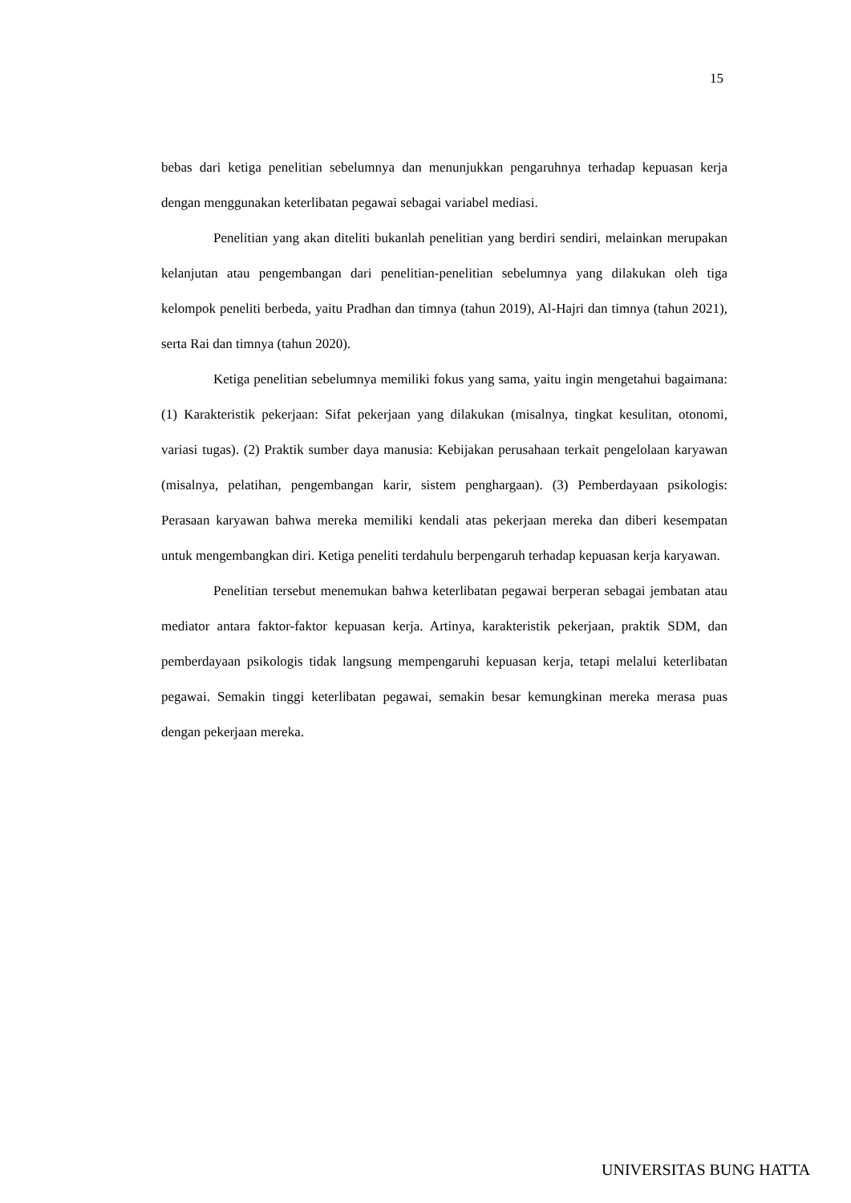15
bebas dari ketiga penelitian sebelumnya dan menunjukkan pengaruhnya terhadap kepuasan kerja dengan menggunakan keterlibatan pegawai sebagai variabel mediasi.
Penelitian yang akan diteliti bukanlah penelitian yang berdiri sendiri, melainkan merupakan kelanjutan atau pengembangan dari penelitian-penelitian sebelumnya yang dilakukan oleh tiga kelompok peneliti berbeda, yaitu Pradhan dan timnya (tahun 2019), Al-Hajri dan timnya (tahun 2021), serta Rai dan timnya (tahun 2020).
Ketiga penelitian sebelumnya memiliki fokus yang sama, yaitu ingin mengetahui bagaimana: (1) Karakteristik pekerjaan: Sifat pekerjaan yang dilakukan (misalnya, tingkat kesulitan, otonomi, variasi tugas). (2) Praktik sumber daya manusia: Kebijakan perusahaan terkait pengelolaan karyawan (misalnya, pelatihan, pengembangan karir, sistem penghargaan). (3) Pemberdayaan psikologis: Perasaan karyawan bahwa mereka memiliki kendali atas pekerjaan mereka dan diberi kesempatan untuk mengembangkan diri. Ketiga peneliti terdahulu berpengaruh terhadap kepuasan kerja karyawan.
Penelitian tersebut menemukan bahwa keterlibatan pegawai berperan sebagai jembatan atau mediator antara faktor-faktor kepuasan kerja. Artinya, karakteristik pekerjaan, praktik SDM, dan pemberdayaan psikologis tidak langsung mempengaruhi kepuasan kerja, tetapi melalui keterlibatan pegawai. Semakin tinggi keterlibatan pegawai, semakin besar kemungkinan mereka merasa puas dengan pekerjaan mereka.
UNIVERSITAS BUNG HATTA